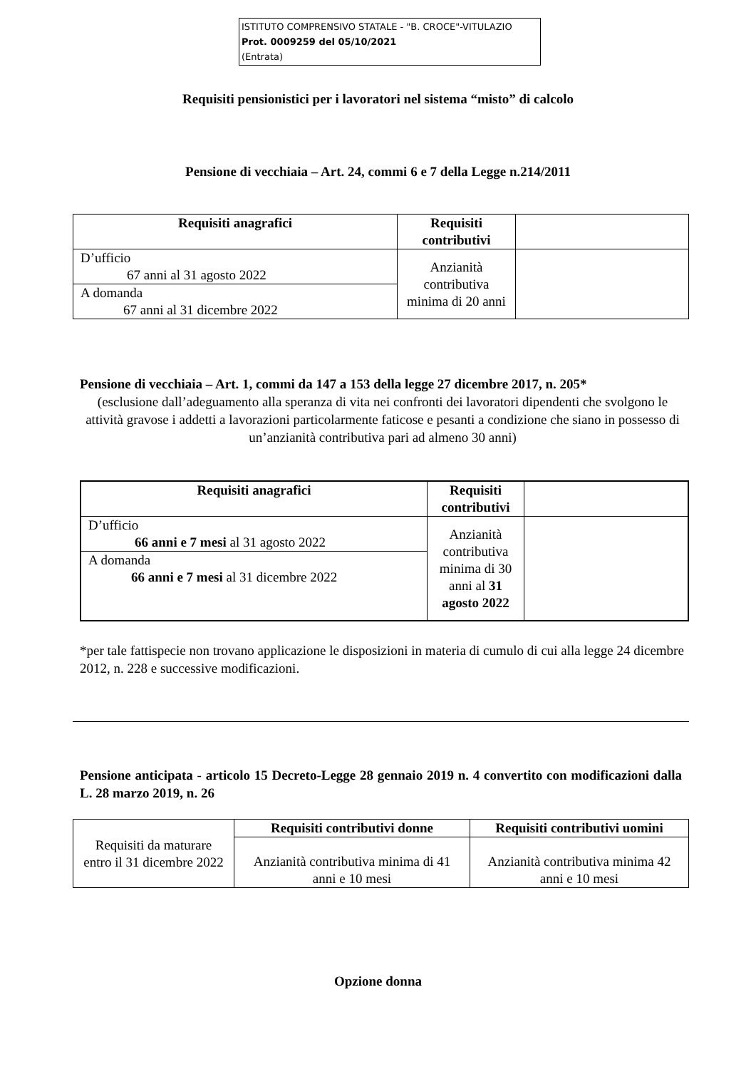ISTITUTO COMPRENSIVO STATALE - "B. CROCE"-VITULAZIO
Prot. 0009259 del 05/10/2021
(Entrata)
Requisiti pensionistici per i lavoratori nel sistema “misto” di calcolo
Pensione di vecchiaia – Art. 24, commi 6 e 7 della Legge n.214/2011
| Requisiti anagrafici | Requisiti contributivi | |
| D’ufficio 67 anni al 31 agosto 2022 | Anzianità contributiva minima di 20 anni | |
| A domanda 67 anni al 31 dicembre 2022 | | |
Pensione di vecchiaia – Art. 1, commi da 147 a 153 della legge 27 dicembre 2017, n. 205*
(esclusione dall’adeguamento alla speranza di vita nei confronti dei lavoratori dipendenti che svolgono le attività gravose i addetti a lavorazioni particolarmente faticose e pesanti a condizione che siano in possesso di un’anzianità contributiva pari ad almeno 30 anni)
| Requisiti anagrafici | Requisiti contributivi | |
| D’ufficio 66 anni e 7 mesi al 31 agosto 2022 | Anzianità contributiva minima di 30 anni al 31 agosto 2022 | |
| A domanda 66 anni e 7 mesi al 31 dicembre 2022 | | |
*per tale fattispecie non trovano applicazione le disposizioni in materia di cumulo di cui alla legge 24 dicembre 2012, n. 228 e successive modificazioni.
Pensione anticipata - articolo 15 Decreto-Legge 28 gennaio 2019 n. 4 convertito con modificazioni dalla L. 28 marzo 2019, n. 26
| Requisiti da maturare entro il 31 dicembre 2022 | Requisiti contributivi donne | Requisiti contributivi uomini |
| | Anzianità contributiva minima di 41 anni e 10 mesi | Anzianità contributiva minima 42 anni e 10 mesi |
Opzione donna